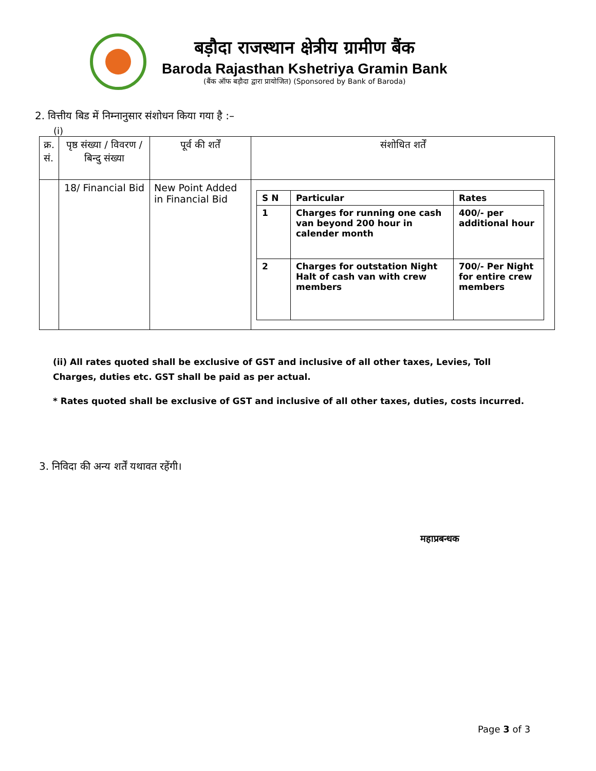बड़ौदा राजस्थान क्षेत्रीय ग्रामीण बैंक
Baroda Rajasthan Kshetriya Gramin Bank
(बैंक ऑफ बड़ौदा द्वारा प्रायोजित) (Sponsored by Bank of Baroda)
2. वित्तीय बिड में निम्नानुसार संशोधन किया गया है :–
(i)
| क्र. सं. | पृष्ठ संख्या / विवरण / बिन्दु संख्या | पूर्व की शर्तें | संशोधित शर्तें |
| | 18/ Financial Bid | New Point Added in Financial Bid | / S N / Particular / Rates / / 1 / Charges for running one cash van beyond 200 hour in calender month / 400/- per additional hour / / 2 / Charges for outstation Night Halt of cash van with crew members / 700/- Per Night for entire crew members / |
(ii) All rates quoted shall be exclusive of GST and inclusive of all other taxes, Levies, Toll Charges, duties etc. GST shall be paid as per actual.
* Rates quoted shall be exclusive of GST and inclusive of all other taxes, duties, costs incurred.
3. निविदा की अन्य शर्तें यथावत रहेंगी।
महाप्रबन्धक
Page 3 of 3